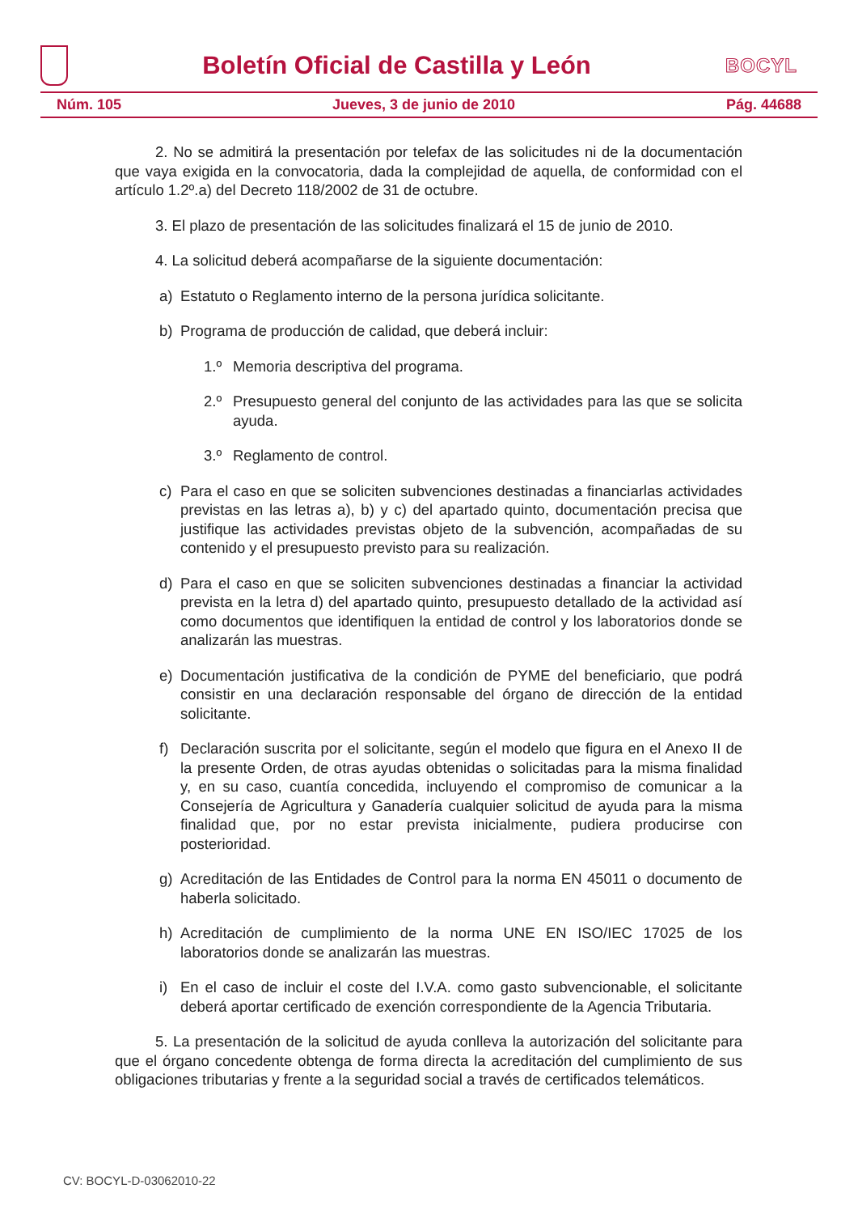Boletín Oficial de Castilla y León
BOCYL
Núm. 105 Jueves, 3 de junio de 2010 Pág. 44688
2. No se admitirá la presentación por telefax de las solicitudes ni de la documentación que vaya exigida en la convocatoria, dada la complejidad de aquella, de conformidad con el artículo 1.2º.a) del Decreto 118/2002 de 31 de octubre.
3. El plazo de presentación de las solicitudes finalizará el 15 de junio de 2010.
4. La solicitud deberá acompañarse de la siguiente documentación:
a) Estatuto o Reglamento interno de la persona jurídica solicitante.
b) Programa de producción de calidad, que deberá incluir:
1.º Memoria descriptiva del programa.
2.º Presupuesto general del conjunto de las actividades para las que se solicita ayuda.
3.º Reglamento de control.
c) Para el caso en que se soliciten subvenciones destinadas a financiarlas actividades previstas en las letras a), b) y c) del apartado quinto, documentación precisa que justifique las actividades previstas objeto de la subvención, acompañadas de su contenido y el presupuesto previsto para su realización.
d) Para el caso en que se soliciten subvenciones destinadas a financiar la actividad prevista en la letra d) del apartado quinto, presupuesto detallado de la actividad así como documentos que identifiquen la entidad de control y los laboratorios donde se analizarán las muestras.
e) Documentación justificativa de la condición de PYME del beneficiario, que podrá consistir en una declaración responsable del órgano de dirección de la entidad solicitante.
f) Declaración suscrita por el solicitante, según el modelo que figura en el Anexo II de la presente Orden, de otras ayudas obtenidas o solicitadas para la misma finalidad y, en su caso, cuantía concedida, incluyendo el compromiso de comunicar a la Consejería de Agricultura y Ganadería cualquier solicitud de ayuda para la misma finalidad que, por no estar prevista inicialmente, pudiera producirse con posterioridad.
g) Acreditación de las Entidades de Control para la norma EN 45011 o documento de haberla solicitado.
h) Acreditación de cumplimiento de la norma UNE EN ISO/IEC 17025 de los laboratorios donde se analizarán las muestras.
i) En el caso de incluir el coste del I.V.A. como gasto subvencionable, el solicitante deberá aportar certificado de exención correspondiente de la Agencia Tributaria.
5. La presentación de la solicitud de ayuda conlleva la autorización del solicitante para que el órgano concedente obtenga de forma directa la acreditación del cumplimiento de sus obligaciones tributarias y frente a la seguridad social a través de certificados telemáticos.
CV: BOCYL-D-03062010-22